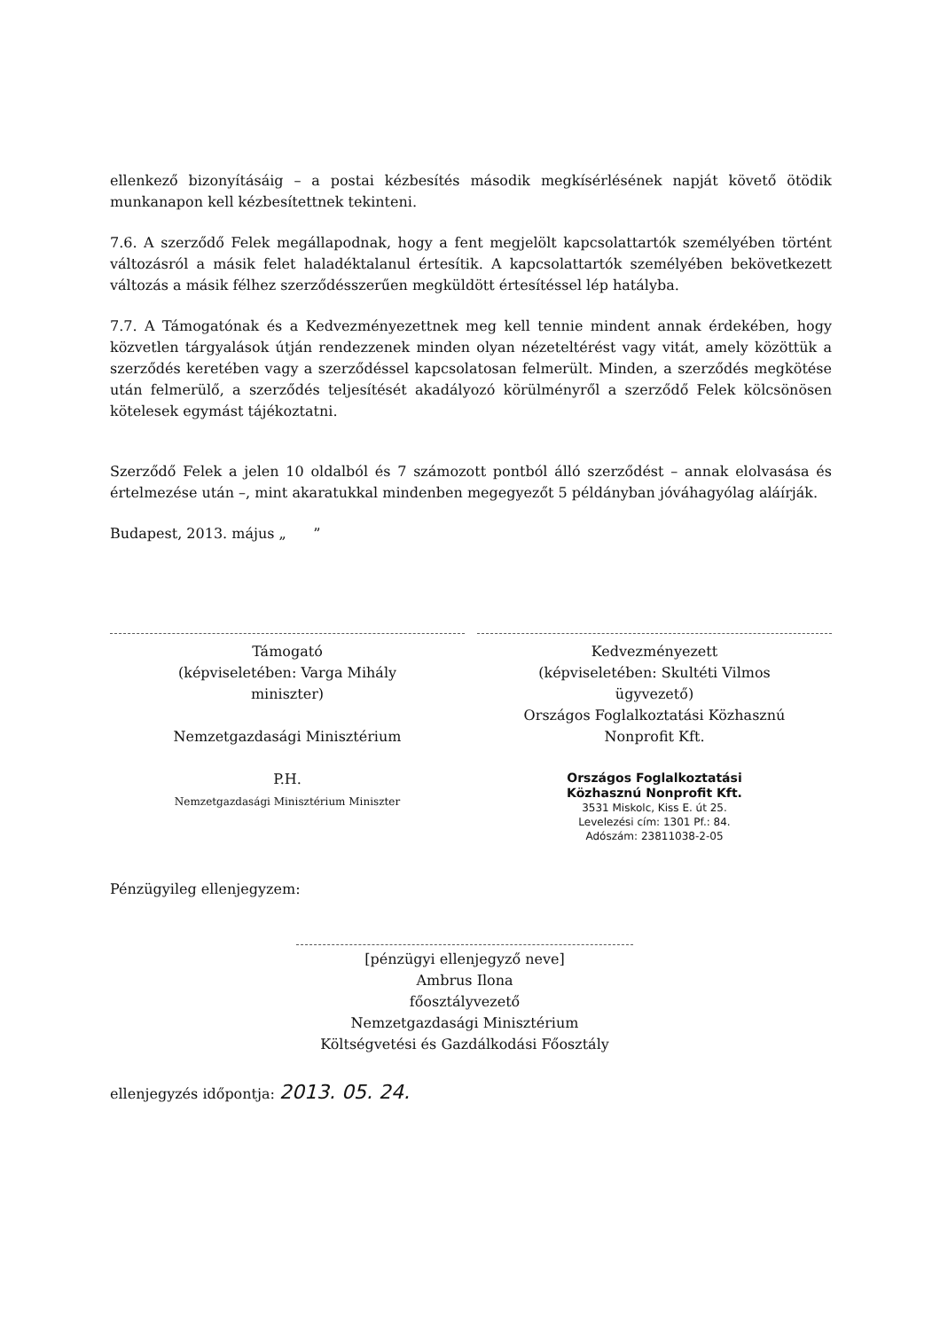ellenkező bizonyításáig – a postai kézbesítés második megkísérlésének napját követő ötödik munkanapon kell kézbesítettnek tekinteni.
7.6. A szerződő Felek megállapodnak, hogy a fent megjelölt kapcsolattartók személyében történt változásról a másik felet haladéktalanul értesítik. A kapcsolattartók személyében bekövetkezett változás a másik félhez szerződésszerűen megküldött értesítéssel lép hatályba.
7.7. A Támogatónak és a Kedvezményezettnek meg kell tennie mindent annak érdekében, hogy közvetlen tárgyalások útján rendezzenek minden olyan nézeteltérést vagy vitát, amely közöttük a szerződés keretében vagy a szerződéssel kapcsolatosan felmerült. Minden, a szerződés megkötése után felmerülő, a szerződés teljesítését akadályozó körülményről a szerződő Felek kölcsönösen kötelesek egymást tájékoztatni.
Szerződő Felek a jelen 10 oldalból és 7 számozott pontból álló szerződést – annak elolvasása és értelmezése után –, mint akaratukkal mindenben megegyezőt 5 példányban jóváhagyólag aláírják.
Budapest, 2013. május „ ”
Támogató
(képviseletében: Varga Mihály
miniszter)
Nemzetgazdasági Minisztérium
P.H.
Nemzetgazdasági Minisztérium Miniszter
Kedvezményezett
(képviseletében: Skultéti Vilmos
ügyvezető)
Országos Foglalkoztatási Közhasznú
Nonprofit Kft.
Országos Foglalkoztatási
Közhasznú Nonprofit Kft.
3531 Miskolc, Kiss E. út 25.
Levelezési cím: 1301 Pf.: 84.
Adószám: 23811038-2-05
Pénzügyileg ellenjegyzem:
[pénzügyi ellenjegyző neve]
Ambrus Ilona
főosztályvezető
Nemzetgazdasági Minisztérium
Költségvetési és Gazdálkodási Főosztály
ellenjegyzés időpontja: 2013. 05. 24.